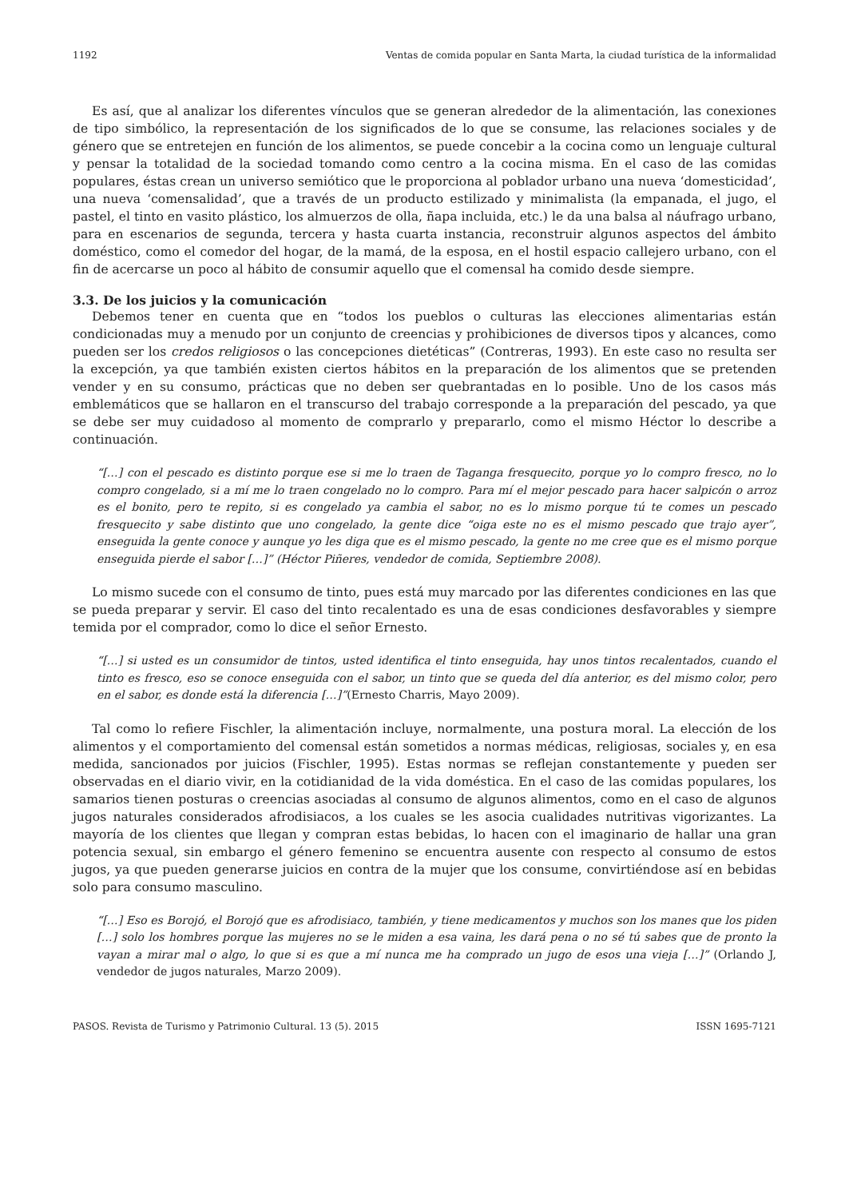1192 Ventas de comida popular en Santa Marta, la ciudad turística de la informalidad
Es así, que al analizar los diferentes vínculos que se generan alrededor de la alimentación, las conexiones de tipo simbólico, la representación de los significados de lo que se consume, las relaciones sociales y de género que se entretejen en función de los alimentos, se puede concebir a la cocina como un lenguaje cultural y pensar la totalidad de la sociedad tomando como centro a la cocina misma. En el caso de las comidas populares, éstas crean un universo semiótico que le proporciona al poblador urbano una nueva ‘domesticidad’, una nueva ‘comensalidad’, que a través de un producto estilizado y minimalista (la empanada, el jugo, el pastel, el tinto en vasito plástico, los almuerzos de olla, ñapa incluida, etc.) le da una balsa al náufrago urbano, para en escenarios de segunda, tercera y hasta cuarta instancia, reconstruir algunos aspectos del ámbito doméstico, como el comedor del hogar, de la mamá, de la esposa, en el hostil espacio callejero urbano, con el fin de acercarse un poco al hábito de consumir aquello que el comensal ha comido desde siempre.
3.3. De los juicios y la comunicación
Debemos tener en cuenta que en “todos los pueblos o culturas las elecciones alimentarias están condicionadas muy a menudo por un conjunto de creencias y prohibiciones de diversos tipos y alcances, como pueden ser los credos religiosos o las concepciones dietéticas” (Contreras, 1993). En este caso no resulta ser la excepción, ya que también existen ciertos hábitos en la preparación de los alimentos que se pretenden vender y en su consumo, prácticas que no deben ser quebrantadas en lo posible. Uno de los casos más emblemáticos que se hallaron en el transcurso del trabajo corresponde a la preparación del pescado, ya que se debe ser muy cuidadoso al momento de comprarlo y prepararlo, como el mismo Héctor lo describe a continuación.
“[…] con el pescado es distinto porque ese si me lo traen de Taganga fresquecito, porque yo lo compro fresco, no lo compro congelado, si a mí me lo traen congelado no lo compro. Para mí el mejor pescado para hacer salpicón o arroz es el bonito, pero te repito, si es congelado ya cambia el sabor, no es lo mismo porque tú te comes un pescado fresquecito y sabe distinto que uno congelado, la gente dice “oiga este no es el mismo pescado que trajo ayer”, enseguida la gente conoce y aunque yo les diga que es el mismo pescado, la gente no me cree que es el mismo porque enseguida pierde el sabor […]” (Héctor Piñeres, vendedor de comida, Septiembre 2008).
Lo mismo sucede con el consumo de tinto, pues está muy marcado por las diferentes condiciones en las que se pueda preparar y servir. El caso del tinto recalentado es una de esas condiciones desfavorables y siempre temida por el comprador, como lo dice el señor Ernesto.
“[…] si usted es un consumidor de tintos, usted identifica el tinto enseguida, hay unos tintos recalentados, cuando el tinto es fresco, eso se conoce enseguida con el sabor, un tinto que se queda del día anterior, es del mismo color, pero en el sabor, es donde está la diferencia […]”(Ernesto Charris, Mayo 2009).
Tal como lo refiere Fischler, la alimentación incluye, normalmente, una postura moral. La elección de los alimentos y el comportamiento del comensal están sometidos a normas médicas, religiosas, sociales y, en esa medida, sancionados por juicios (Fischler, 1995). Estas normas se reflejan constantemente y pueden ser observadas en el diario vivir, en la cotidianidad de la vida doméstica. En el caso de las comidas populares, los samarios tienen posturas o creencias asociadas al consumo de algunos alimentos, como en el caso de algunos jugos naturales considerados afrodisiacos, a los cuales se les asocia cualidades nutritivas vigorizantes. La mayoría de los clientes que llegan y compran estas bebidas, lo hacen con el imaginario de hallar una gran potencia sexual, sin embargo el género femenino se encuentra ausente con respecto al consumo de estos jugos, ya que pueden generarse juicios en contra de la mujer que los consume, convirtiéndose así en bebidas solo para consumo masculino.
“[…] Eso es Borojó, el Borojó que es afrodisiaco, también, y tiene medicamentos y muchos son los manes que los piden […] solo los hombres porque las mujeres no se le miden a esa vaina, les dará pena o no sé tú sabes que de pronto la vayan a mirar mal o algo, lo que si es que a mí nunca me ha comprado un jugo de esos una vieja […]” (Orlando J, vendedor de jugos naturales, Marzo 2009).
PASOS. Revista de Turismo y Patrimonio Cultural. 13 (5). 2015 ISSN 1695-7121